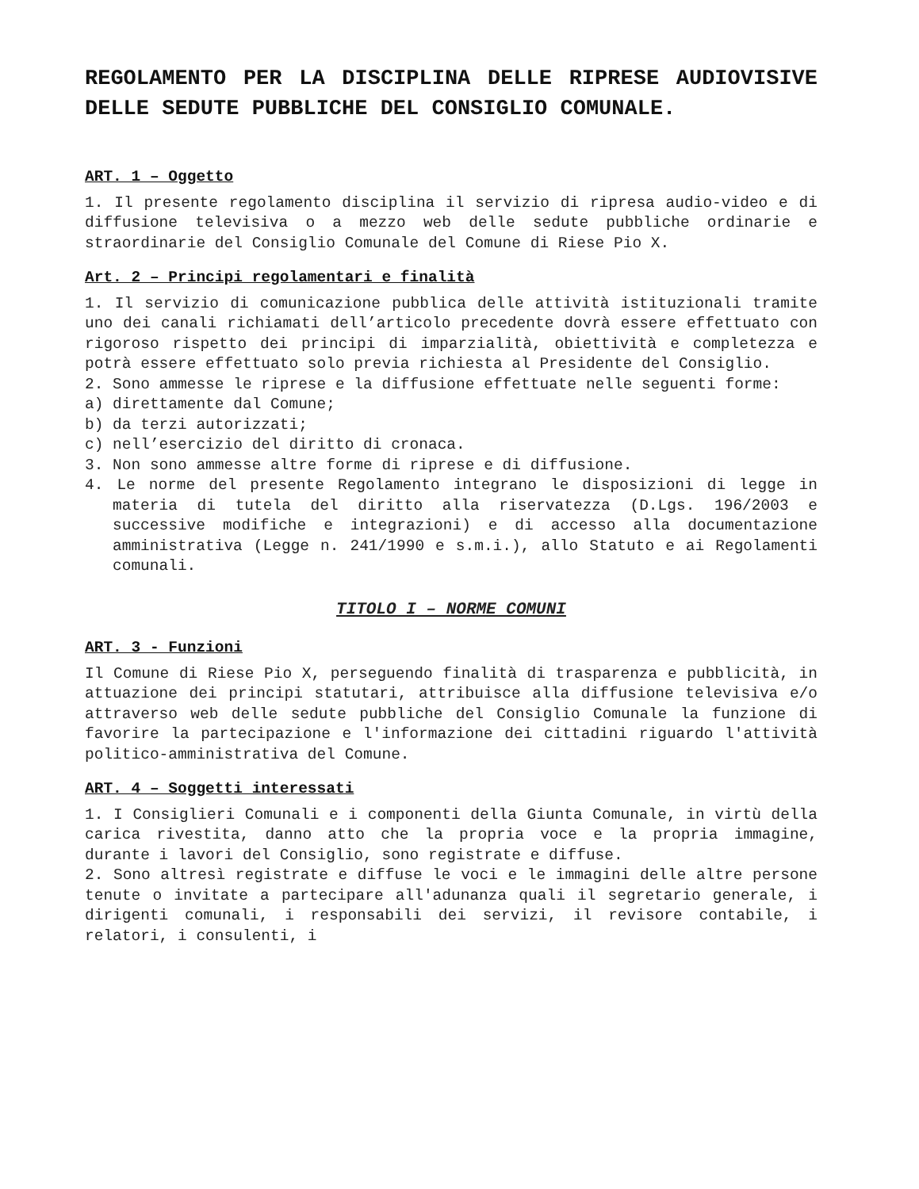REGOLAMENTO PER LA DISCIPLINA DELLE RIPRESE AUDIOVISIVE DELLE SEDUTE PUBBLICHE DEL CONSIGLIO COMUNALE.
ART. 1 – Oggetto
1. Il presente regolamento disciplina il servizio di ripresa audio-video e di diffusione televisiva o a mezzo web delle sedute pubbliche ordinarie e straordinarie del Consiglio Comunale del Comune di Riese Pio X.
Art. 2 – Principi regolamentari e finalità
1. Il servizio di comunicazione pubblica delle attività istituzionali tramite uno dei canali richiamati dell’articolo precedente dovrà essere effettuato con rigoroso rispetto dei principi di imparzialità, obiettività e completezza e potrà essere effettuato solo previa richiesta al Presidente del Consiglio.
2. Sono ammesse le riprese e la diffusione effettuate nelle seguenti forme:
a) direttamente dal Comune;
b) da terzi autorizzati;
c) nell’esercizio del diritto di cronaca.
3. Non sono ammesse altre forme di riprese e di diffusione.
4. Le norme del presente Regolamento integrano le disposizioni di legge in materia di tutela del diritto alla riservatezza (D.Lgs. 196/2003 e successive modifiche e integrazioni) e di accesso alla documentazione amministrativa (Legge n. 241/1990 e s.m.i.), allo Statuto e ai Regolamenti comunali.
TITOLO I – NORME COMUNI
ART. 3 - Funzioni
Il Comune di Riese Pio X, perseguendo finalità di trasparenza e pubblicità, in attuazione dei principi statutari, attribuisce alla diffusione televisiva e/o attraverso web delle sedute pubbliche del Consiglio Comunale la funzione di favorire la partecipazione e l'informazione dei cittadini riguardo l'attività politico-amministrativa del Comune.
ART. 4 – Soggetti interessati
1. I Consiglieri Comunali e i componenti della Giunta Comunale, in virtù della carica rivestita, danno atto che la propria voce e la propria immagine, durante i lavori del Consiglio, sono registrate e diffuse.
2. Sono altresì registrate e diffuse le voci e le immagini delle altre persone tenute o invitate a partecipare all'adunanza quali il segretario generale, i dirigenti comunali, i responsabili dei servizi, il revisore contabile, i relatori, i consulenti, i